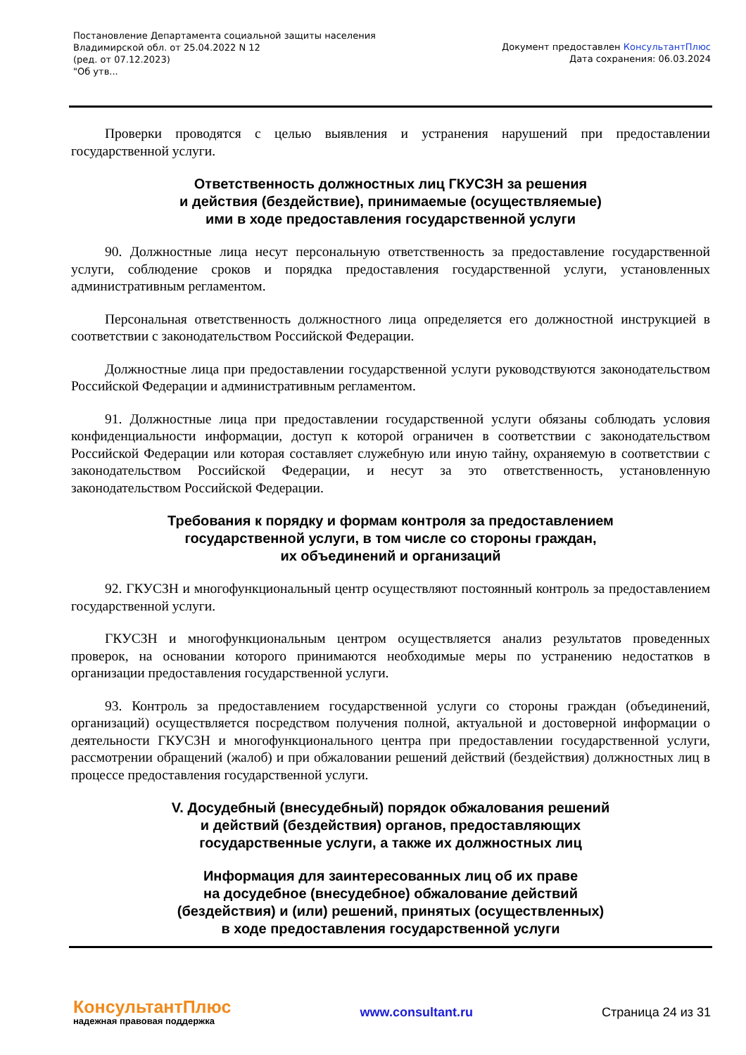Постановление Департамента социальной защиты населения
Владимирской обл. от 25.04.2022 N 12
(ред. от 07.12.2023)
"Об утв...
Документ предоставлен КонсультантПлюс
Дата сохранения: 06.03.2024
Проверки проводятся с целью выявления и устранения нарушений при предоставлении государственной услуги.
Ответственность должностных лиц ГКУСЗН за решения
и действия (бездействие), принимаемые (осуществляемые)
ими в ходе предоставления государственной услуги
90. Должностные лица несут персональную ответственность за предоставление государственной услуги, соблюдение сроков и порядка предоставления государственной услуги, установленных административным регламентом.
Персональная ответственность должностного лица определяется его должностной инструкцией в соответствии с законодательством Российской Федерации.
Должностные лица при предоставлении государственной услуги руководствуются законодательством Российской Федерации и административным регламентом.
91. Должностные лица при предоставлении государственной услуги обязаны соблюдать условия конфиденциальности информации, доступ к которой ограничен в соответствии с законодательством Российской Федерации или которая составляет служебную или иную тайну, охраняемую в соответствии с законодательством Российской Федерации, и несут за это ответственность, установленную законодательством Российской Федерации.
Требования к порядку и формам контроля за предоставлением
государственной услуги, в том числе со стороны граждан,
их объединений и организаций
92. ГКУСЗН и многофункциональный центр осуществляют постоянный контроль за предоставлением государственной услуги.
ГКУСЗН и многофункциональным центром осуществляется анализ результатов проведенных проверок, на основании которого принимаются необходимые меры по устранению недостатков в организации предоставления государственной услуги.
93. Контроль за предоставлением государственной услуги со стороны граждан (объединений, организаций) осуществляется посредством получения полной, актуальной и достоверной информации о деятельности ГКУСЗН и многофункционального центра при предоставлении государственной услуги, рассмотрении обращений (жалоб) и при обжаловании решений действий (бездействия) должностных лиц в процессе предоставления государственной услуги.
V. Досудебный (внесудебный) порядок обжалования решений
и действий (бездействия) органов, предоставляющих
государственные услуги, а также их должностных лиц
Информация для заинтересованных лиц об их праве
на досудебное (внесудебное) обжалование действий
(бездействия) и (или) решений, принятых (осуществленных)
в ходе предоставления государственной услуги
КонсультантПлюс
надежная правовая поддержка
www.consultant.ru Страница 24 из 31